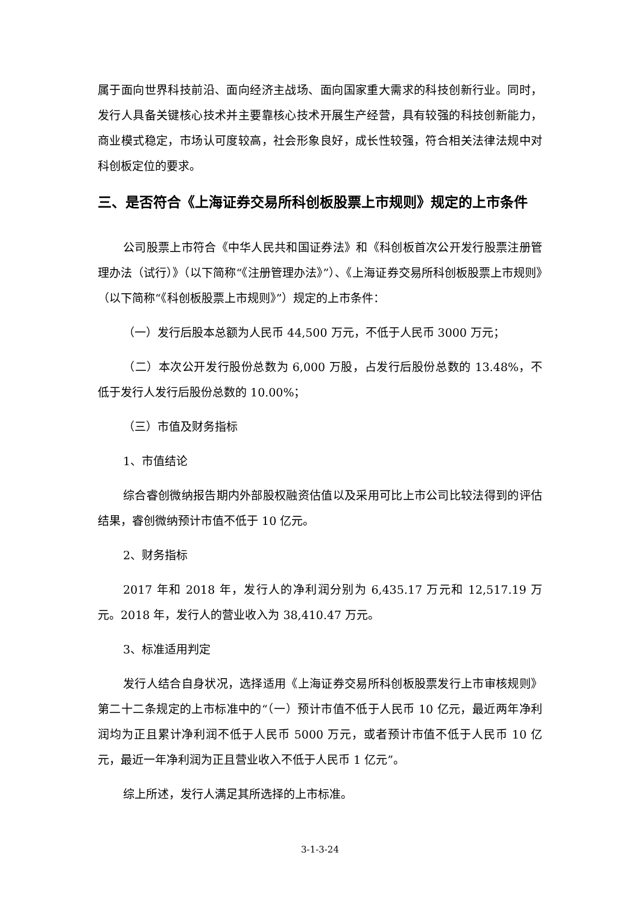属于面向世界科技前沿、面向经济主战场、面向国家重大需求的科技创新行业。同时，发行人具备关键核心技术并主要靠核心技术开展生产经营，具有较强的科技创新能力，商业模式稳定，市场认可度较高，社会形象良好，成长性较强，符合相关法律法规中对科创板定位的要求。
三、是否符合《上海证券交易所科创板股票上市规则》规定的上市条件
公司股票上市符合《中华人民共和国证券法》和《科创板首次公开发行股票注册管理办法（试行）》（以下简称“《注册管理办法》”）、《上海证券交易所科创板股票上市规则》（以下简称“《科创板股票上市规则》”）规定的上市条件：
（一）发行后股本总额为人民币 44,500 万元，不低于人民币 3000 万元；
（二）本次公开发行股份总数为 6,000 万股，占发行后股份总数的 13.48%，不低于发行人发行后股份总数的 10.00%；
（三）市值及财务指标
1、市值结论
综合睿创微纳报告期内外部股权融资估值以及采用可比上市公司比较法得到的评估结果，睿创微纳预计市值不低于 10 亿元。
2、财务指标
2017 年和 2018 年，发行人的净利润分别为 6,435.17 万元和 12,517.19 万元。2018 年，发行人的营业收入为 38,410.47 万元。
3、标准适用判定
发行人结合自身状况，选择适用《上海证券交易所科创板股票发行上市审核规则》第二十二条规定的上市标准中的“（一）预计市值不低于人民币 10 亿元，最近两年净利润均为正且累计净利润不低于人民币 5000 万元，或者预计市值不低于人民币 10 亿元，最近一年净利润为正且营业收入不低于人民币 1 亿元”。
综上所述，发行人满足其所选择的上市标准。
3-1-3-24